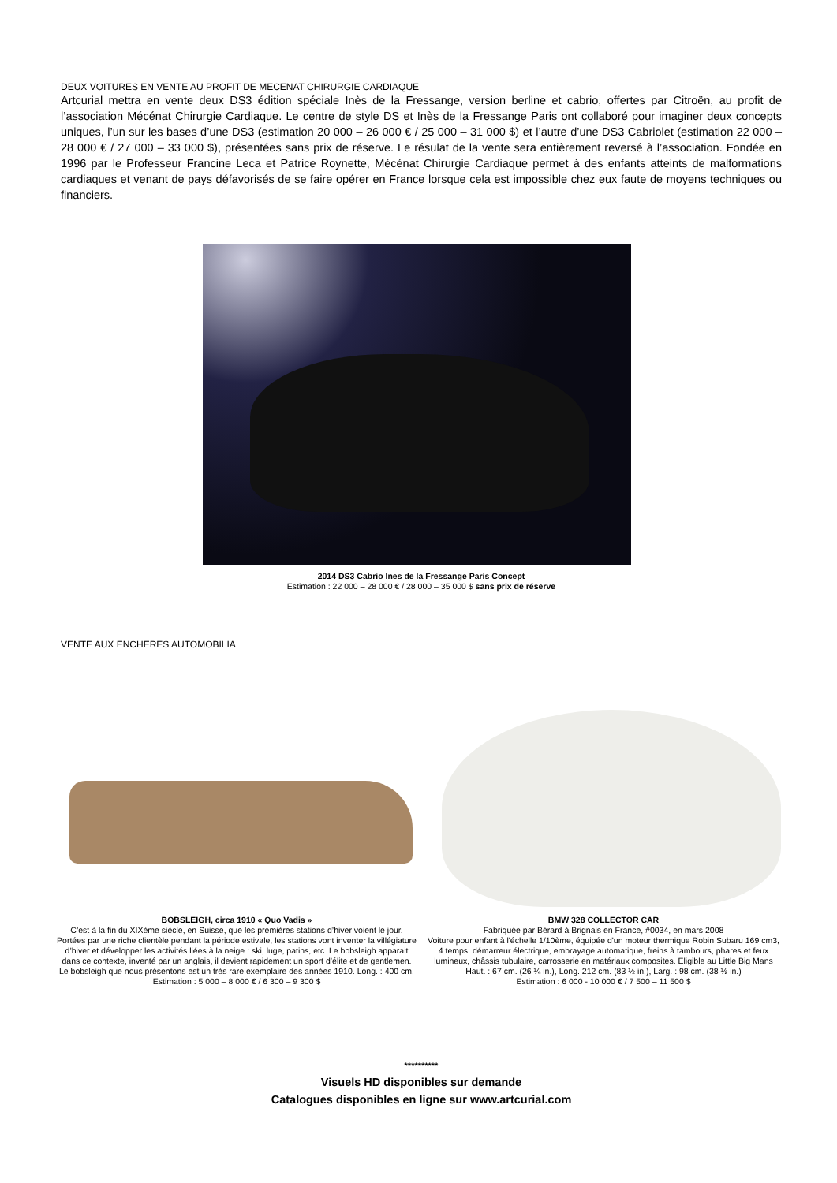DEUX VOITURES EN VENTE AU PROFIT DE MECENAT CHIRURGIE CARDIAQUE
Artcurial mettra en vente deux DS3 édition spéciale Inès de la Fressange, version berline et cabrio, offertes par Citroën, au profit de l’association Mécénat Chirurgie Cardiaque. Le centre de style DS et Inès de la Fressange Paris ont collaboré pour imaginer deux concepts uniques, l’un sur les bases d’une DS3 (estimation 20 000 – 26 000 € / 25 000 – 31 000 $) et l’autre d’une DS3 Cabriolet (estimation 22 000 – 28 000 € / 27 000 – 33 000 $), présentées sans prix de réserve. Le résulat de la vente sera entièrement reversé à l’association. Fondée en 1996 par le Professeur Francine Leca et Patrice Roynette, Mécénat Chirurgie Cardiaque permet à des enfants atteints de malformations cardiaques et venant de pays défavorisés de se faire opérer en France lorsque cela est impossible chez eux faute de moyens techniques ou financiers.
2014 DS3 Cabrio Ines de la Fressange Paris Concept
Estimation : 22 000 – 28 000 € / 28 000 – 35 000 $ sans prix de réserve
VENTE AUX ENCHERES AUTOMOBILIA
BOBSLEIGH, circa 1910 « Quo Vadis »
C’est à la fin du XIXème siècle, en Suisse, que les premières stations d’hiver voient le jour. Portées par une riche clientèle pendant la période estivale, les stations vont inventer la villégiature d’hiver et développer les activités liées à la neige : ski, luge, patins, etc. Le bobsleigh apparait dans ce contexte, inventé par un anglais, il devient rapidement un sport d’élite et de gentlemen. Le bobsleigh que nous présentons est un très rare exemplaire des années 1910. Long. : 400 cm.
Estimation : 5 000 – 8 000 € / 6 300 – 9 300 $
BMW 328 COLLECTOR CAR
Fabriquée par Bérard à Brignais en France, #0034, en mars 2008
Voiture pour enfant à l'échelle 1/10ème, équipée d'un moteur thermique Robin Subaru 169 cm3, 4 temps, démarreur électrique, embrayage automatique, freins à tambours, phares et feux lumineux, châssis tubulaire, carrosserie en matériaux composites. Eligible au Little Big Mans
Haut. : 67 cm. (26 ¼ in.), Long. 212 cm. (83 ½ in.), Larg. : 98 cm. (38 ½ in.)
Estimation : 6 000 - 10 000 € / 7 500 – 11 500 $
**********
Visuels HD disponibles sur demande
Catalogues disponibles en ligne sur www.artcurial.com